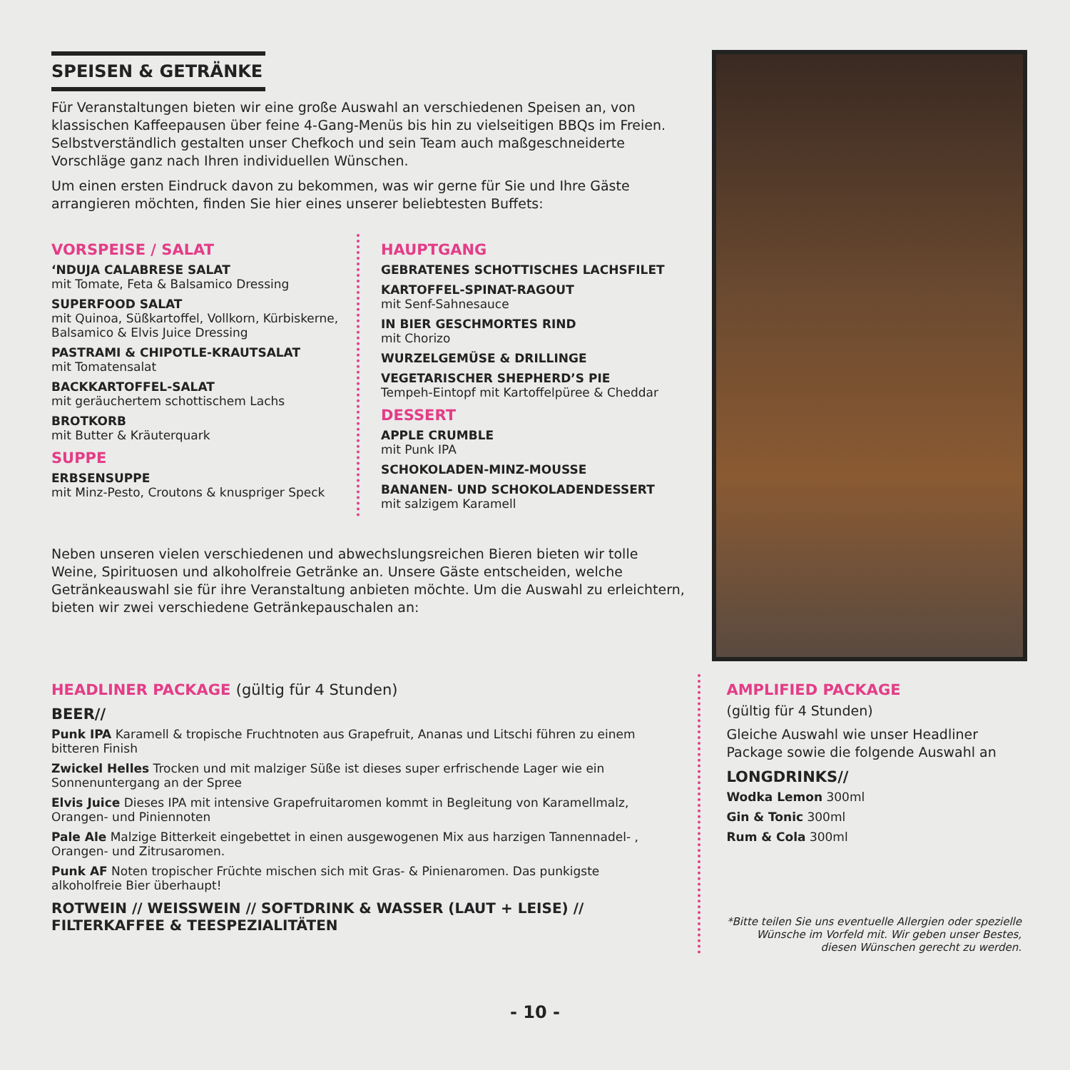SPEISEN & GETRÄNKE
Für Veranstaltungen bieten wir eine große Auswahl an verschiedenen Speisen an, von klassischen Kaffeepausen über feine 4-Gang-Menüs bis hin zu vielseitigen BBQs im Freien. Selbstverständlich gestalten unser Chefkoch und sein Team auch maßgeschneiderte Vorschläge ganz nach Ihren individuellen Wünschen.
Um einen ersten Eindruck davon zu bekommen, was wir gerne für Sie und Ihre Gäste arrangieren möchten, finden Sie hier eines unserer beliebtesten Buffets:
VORSPEISE / SALAT
‘NDUJA CALABRESE SALAT
mit Tomate, Feta & Balsamico Dressing
SUPERFOOD SALAT
mit Quinoa, Süßkartoffel, Vollkorn, Kürbiskerne, Balsamico & Elvis Juice Dressing
PASTRAMI & CHIPOTLE-KRAUTSALAT
mit Tomatensalat
BACKKARTOFFEL-SALAT
mit geräuchertem schottischem Lachs
BROTKORB
mit Butter & Kräuterquark
SUPPE
ERBSENSUPPE
mit Minz-Pesto, Croutons & knuspriger Speck
HAUPTGANG
GEBRATENES SCHOTTISCHES LACHSFILET
KARTOFFEL-SPINAT-RAGOUT
mit Senf-Sahnesauce
IN BIER GESCHMORTES RIND
mit Chorizo
WURZELGEMÜSE & DRILLINGE
VEGETARISCHER SHEPHERD’S PIE
Tempeh-Eintopf mit Kartoffelpüree & Cheddar
DESSERT
APPLE CRUMBLE
mit Punk IPA
SCHOKOLADEN-MINZ-MOUSSE
BANANEN- UND SCHOKOLADENDESSERT
mit salzigem Karamell
Neben unseren vielen verschiedenen und abwechslungsreichen Bieren bieten wir tolle Weine, Spirituosen und alkoholfreie Getränke an. Unsere Gäste entscheiden, welche Getränkeauswahl sie für ihre Veranstaltung anbieten möchte. Um die Auswahl zu erleichtern, bieten wir zwei verschiedene Getränkepauschalen an:
HEADLINER PACKAGE (gültig für 4 Stunden)
BEER//
Punk IPA Karamell & tropische Fruchtnoten aus Grapefruit, Ananas und Litschi führen zu einem bitteren Finish
Zwickel Helles Trocken und mit malziger Süße ist dieses super erfrischende Lager wie ein Sonnenuntergang an der Spree
Elvis Juice Dieses IPA mit intensive Grapefruitaromen kommt in Begleitung von Karamellmalz, Orangen- und Piniennoten
Pale Ale Malzige Bitterkeit eingebettet in einen ausgewogenen Mix aus harzigen Tannennadel- , Orangen- und Zitrusaromen.
Punk AF Noten tropischer Früchte mischen sich mit Gras- & Pinienaromen. Das punkigste alkoholfreie Bier überhaupt!
ROTWEIN // WEISSWEIN // SOFTDRINK & WASSER (LAUT + LEISE) // FILTERKAFFEE & TEESPEZIALITÄTEN
AMPLIFIED PACKAGE
(gültig für 4 Stunden)
Gleiche Auswahl wie unser Headliner Package sowie die folgende Auswahl an
LONGDRINKS//
Wodka Lemon 300ml
Gin & Tonic 300ml
Rum & Cola 300ml
*Bitte teilen Sie uns eventuelle Allergien oder spezielle Wünsche im Vorfeld mit. Wir geben unser Bestes, diesen Wünschen gerecht zu werden.
- 10 -